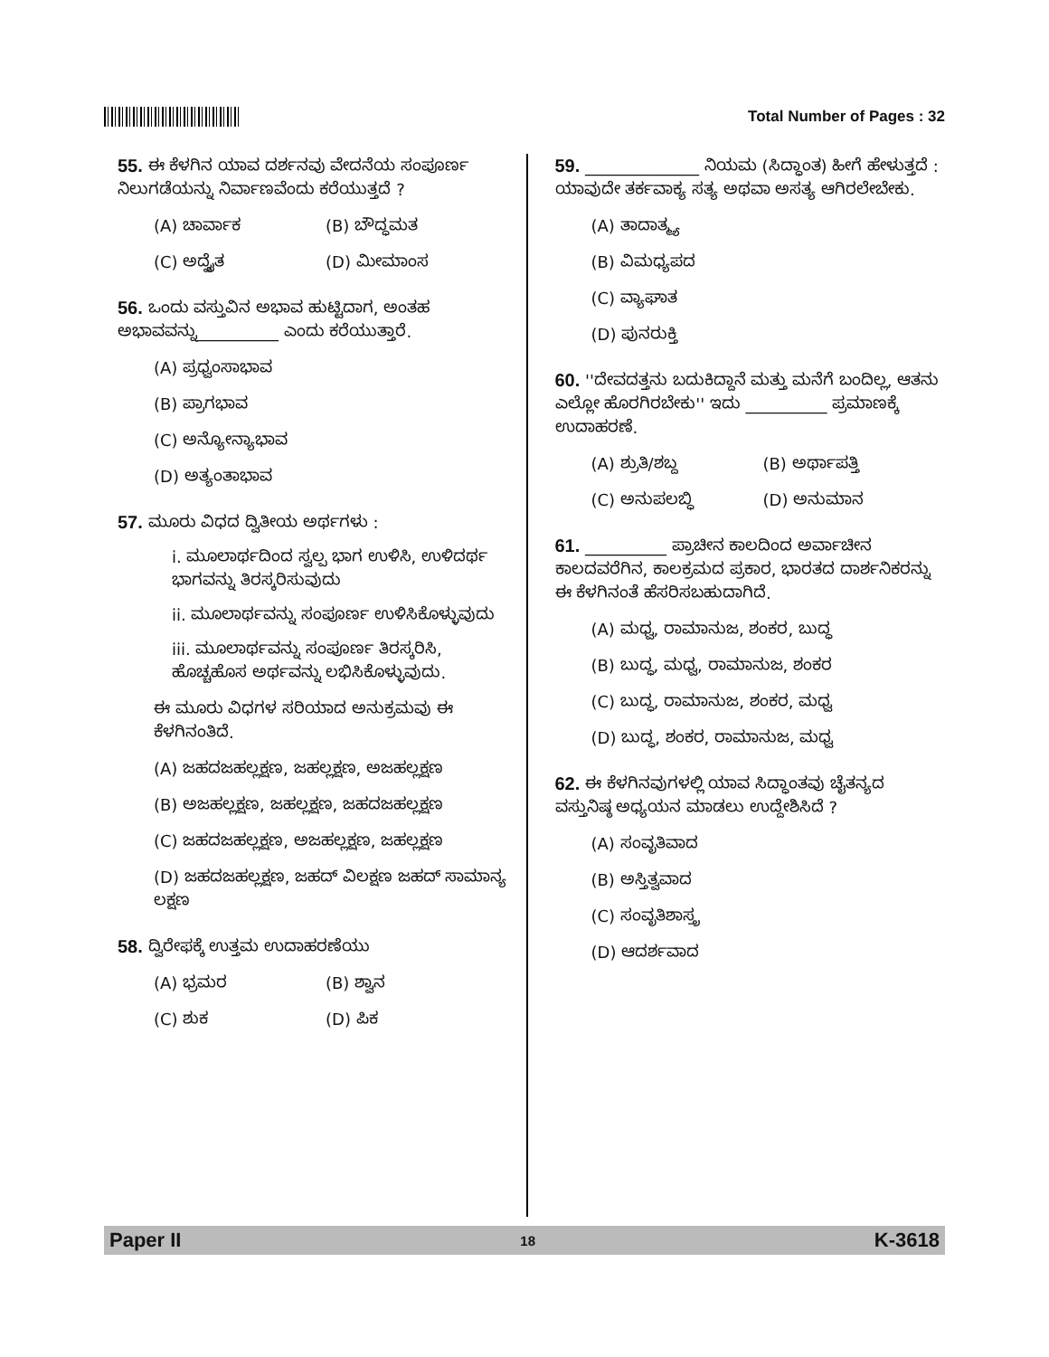Total Number of Pages : 32
55. ಈ ಕೆಳಗಿನ ಯಾವ ದರ್ಶನವು ವೇದನೆಯ ಸಂಪೂರ್ಣ ನಿಲುಗಡೆಯನ್ನು ನಿರ್ವಾಣವೆಂದು ಕರೆಯುತ್ತದೆ ?
(A) ಚಾರ್ವಾಕ (B) ಬೌದ್ಧಮತ
(C) ಅದ್ವೈತ (D) ಮೀಮಾಂಸ
56. ಒಂದು ವಸ್ತುವಿನ ಅಭಾವ ಹುಟ್ಟಿದಾಗ, ಅಂತಹ ಅಭಾವವನ್ನು__________ ಎಂದು ಕರೆಯುತ್ತಾರೆ.
(A) ಪ್ರಧ್ವಂಸಾಭಾವ
(B) ಪ್ರಾಗಭಾವ
(C) ಅನ್ಯೋನ್ಯಾಭಾವ
(D) ಅತ್ಯಂತಾಭಾವ
57. ಮೂರು ವಿಧದ ದ್ವಿತೀಯ ಅರ್ಥಗಳು :
i. ಮೂಲಾರ್ಥದಿಂದ ಸ್ವಲ್ಪ ಭಾಗ ಉಳಿಸಿ, ಉಳಿದರ್ಥ ಭಾಗವನ್ನು ತಿರಸ್ಕರಿಸುವುದು
ii. ಮೂಲಾರ್ಥವನ್ನು ಸಂಪೂರ್ಣ ಉಳಿಸಿಕೊಳ್ಳುವುದು
iii. ಮೂಲಾರ್ಥವನ್ನು ಸಂಪೂರ್ಣ ತಿರಸ್ಕರಿಸಿ, ಹೊಚ್ಚಹೊಸ ಅರ್ಥವನ್ನು ಲಭಿಸಿಕೊಳ್ಳುವುದು.
ಈ ಮೂರು ವಿಧಗಳ ಸರಿಯಾದ ಅನುಕ್ರಮವು ಈ ಕೆಳಗಿನಂತಿದೆ.
(A) ಜಹದಜಹಲ್ಲಕ್ಷಣ, ಜಹಲ್ಲಕ್ಷಣ, ಅಜಹಲ್ಲಕ್ಷಣ
(B) ಅಜಹಲ್ಲಕ್ಷಣ, ಜಹಲ್ಲಕ್ಷಣ, ಜಹದಜಹಲ್ಲಕ್ಷಣ
(C) ಜಹದಜಹಲ್ಲಕ್ಷಣ, ಅಜಹಲ್ಲಕ್ಷಣ, ಜಹಲ್ಲಕ್ಷಣ
(D) ಜಹದಜಹಲ್ಲಕ್ಷಣ, ಜಹದ್ ವಿಲಕ್ಷಣ ಜಹದ್ ಸಾಮಾನ್ಯ ಲಕ್ಷಣ
58. ದ್ವಿರೇಫಕ್ಕೆ ಉತ್ತಮ ಉದಾಹರಣೆಯು
(A) ಭ್ರಮರ (B) ಶ್ವಾನ
(C) ಶುಕ (D) ಪಿಕ
59. ______________ ನಿಯಮ (ಸಿದ್ಧಾಂತ) ಹೀಗೆ ಹೇಳುತ್ತದೆ : ಯಾವುದೇ ತರ್ಕವಾಕ್ಯ ಸತ್ಯ ಅಥವಾ ಅಸತ್ಯ ಆಗಿರಲೇಬೇಕು.
(A) ತಾದಾತ್ಮ್ಯ
(B) ವಿಮಧ್ಯಪದ
(C) ವ್ಯಾಘಾತ
(D) ಪುನರುಕ್ತಿ
60. ''ದೇವದತ್ತನು ಬದುಕಿದ್ದಾನೆ ಮತ್ತು ಮನೆಗೆ ಬಂದಿಲ್ಲ, ಆತನು ಎಲ್ಲೋ ಹೊರಗಿರಬೇಕು'' ಇದು __________ ಪ್ರಮಾಣಕ್ಕೆ ಉದಾಹರಣೆ.
(A) ಶ್ರುತಿ/ಶಬ್ದ (B) ಅರ್ಥಾಪತ್ತಿ
(C) ಅನುಪಲಬ್ಧಿ (D) ಅನುಮಾನ
61. __________ ಪ್ರಾಚೀನ ಕಾಲದಿಂದ ಅರ್ವಾಚೀನ ಕಾಲದವರೆಗಿನ, ಕಾಲಕ್ರಮದ ಪ್ರಕಾರ, ಭಾರತದ ದಾರ್ಶನಿಕರನ್ನು ಈ ಕೆಳಗಿನಂತೆ ಹೆಸರಿಸಬಹುದಾಗಿದೆ.
(A) ಮಧ್ವ, ರಾಮಾನುಜ, ಶಂಕರ, ಬುದ್ಧ
(B) ಬುದ್ಧ, ಮಧ್ವ, ರಾಮಾನುಜ, ಶಂಕರ
(C) ಬುದ್ಧ, ರಾಮಾನುಜ, ಶಂಕರ, ಮಧ್ವ
(D) ಬುದ್ಧ, ಶಂಕರ, ರಾಮಾನುಜ, ಮಧ್ವ
62. ಈ ಕೆಳಗಿನವುಗಳಲ್ಲಿ ಯಾವ ಸಿದ್ಧಾಂತವು ಚೈತನ್ಯದ ವಸ್ತುನಿಷ್ಠ ಅಧ್ಯಯನ ಮಾಡಲು ಉದ್ದೇಶಿಸಿದೆ ?
(A) ಸಂವೃತಿವಾದ
(B) ಅಸ್ತಿತ್ವವಾದ
(C) ಸಂವೃತಿಶಾಸ್ತ್ರ
(D) ಆದರ್ಶವಾದ
Paper II 18 K-3618